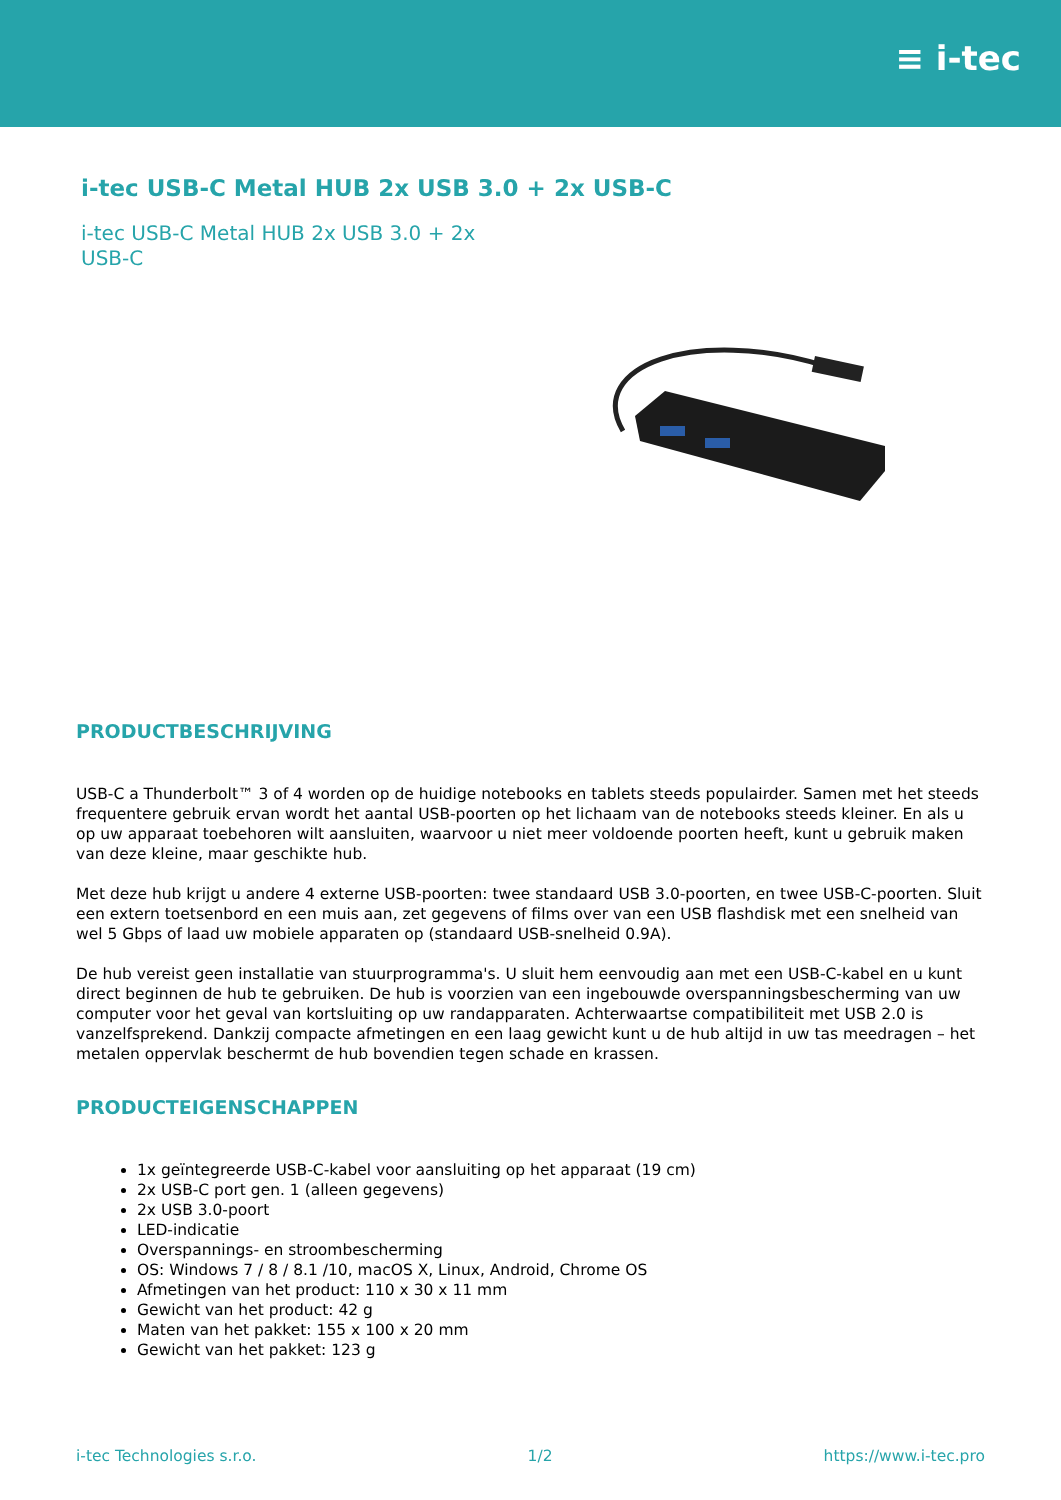≡ i-tec
i-tec USB-C Metal HUB 2x USB 3.0 + 2x USB-C
i-tec USB-C Metal HUB 2x USB 3.0 + 2x USB-C
PRODUCTBESCHRIJVING
USB-C a Thunderbolt™ 3 of 4 worden op de huidige notebooks en tablets steeds populairder. Samen met het steeds frequentere gebruik ervan wordt het aantal USB-poorten op het lichaam van de notebooks steeds kleiner. En als u op uw apparaat toebehoren wilt aansluiten, waarvoor u niet meer voldoende poorten heeft, kunt u gebruik maken van deze kleine, maar geschikte hub.
Met deze hub krijgt u andere 4 externe USB-poorten: twee standaard USB 3.0-poorten, en twee USB-C-poorten. Sluit een extern toetsenbord en een muis aan, zet gegevens of films over van een USB flashdisk met een snelheid van wel 5 Gbps of laad uw mobiele apparaten op (standaard USB-snelheid 0.9A).
De hub vereist geen installatie van stuurprogramma's. U sluit hem eenvoudig aan met een USB-C-kabel en u kunt direct beginnen de hub te gebruiken. De hub is voorzien van een ingebouwde overspanningsbescherming van uw computer voor het geval van kortsluiting op uw randapparaten. Achterwaartse compatibiliteit met USB 2.0 is vanzelfsprekend. Dankzij compacte afmetingen en een laag gewicht kunt u de hub altijd in uw tas meedragen – het metalen oppervlak beschermt de hub bovendien tegen schade en krassen.
PRODUCTEIGENSCHAPPEN
1x geïntegreerde USB-C-kabel voor aansluiting op het apparaat (19 cm)
2x USB-C port gen. 1 (alleen gegevens)
2x USB 3.0-poort
LED-indicatie
Overspannings- en stroombescherming
OS: Windows 7 / 8 / 8.1 /10, macOS X, Linux, Android, Chrome OS
Afmetingen van het product: 110 x 30 x 11 mm
Gewicht van het product: 42 g
Maten van het pakket: 155 x 100 x 20 mm
Gewicht van het pakket: 123 g
i-tec Technologies s.r.o. 1/2 https://www.i-tec.pro